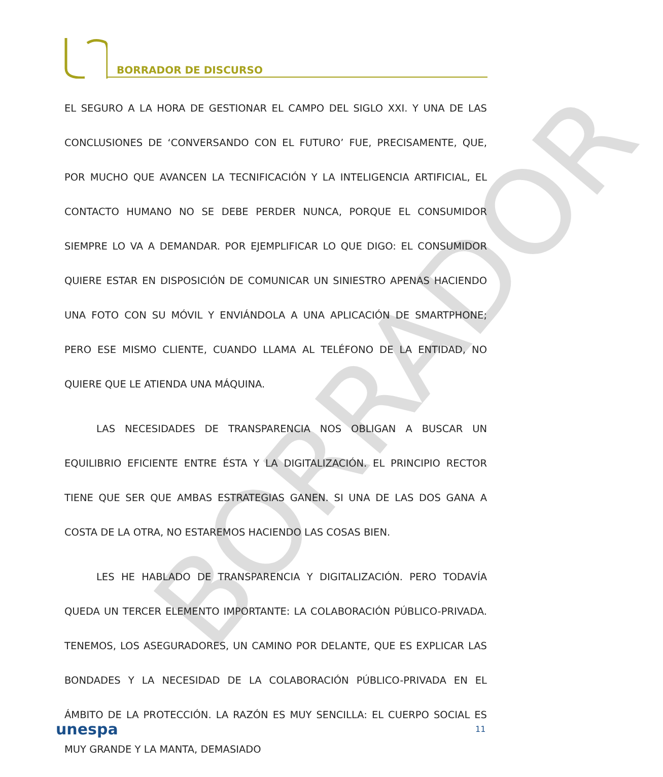BORRADOR DE DISCURSO
BORRADOR
EL SEGURO A LA HORA DE GESTIONAR EL CAMPO DEL SIGLO XXI. Y UNA DE LAS CONCLUSIONES DE ‘CONVERSANDO CON EL FUTURO’ FUE, PRECISAMENTE, QUE, POR MUCHO QUE AVANCEN LA TECNIFICACIÓN Y LA INTELIGENCIA ARTIFICIAL, EL CONTACTO HUMANO NO SE DEBE PERDER NUNCA, PORQUE EL CONSUMIDOR SIEMPRE LO VA A DEMANDAR. POR EJEMPLIFICAR LO QUE DIGO: EL CONSUMIDOR QUIERE ESTAR EN DISPOSICIÓN DE COMUNICAR UN SINIESTRO APENAS HACIENDO UNA FOTO CON SU MÓVIL Y ENVIÁNDOLA A UNA APLICACIÓN DE SMARTPHONE; PERO ESE MISMO CLIENTE, CUANDO LLAMA AL TELÉFONO DE LA ENTIDAD, NO QUIERE QUE LE ATIENDA UNA MÁQUINA.
LAS NECESIDADES DE TRANSPARENCIA NOS OBLIGAN A BUSCAR UN EQUILIBRIO EFICIENTE ENTRE ÉSTA Y LA DIGITALIZACIÓN. EL PRINCIPIO RECTOR TIENE QUE SER QUE AMBAS ESTRATEGIAS GANEN. SI UNA DE LAS DOS GANA A COSTA DE LA OTRA, NO ESTAREMOS HACIENDO LAS COSAS BIEN.
LES HE HABLADO DE TRANSPARENCIA Y DIGITALIZACIÓN. PERO TODAVÍA QUEDA UN TERCER ELEMENTO IMPORTANTE: LA COLABORACIÓN PÚBLICO-PRIVADA. TENEMOS, LOS ASEGURADORES, UN CAMINO POR DELANTE, QUE ES EXPLICAR LAS BONDADES Y LA NECESIDAD DE LA COLABORACIÓN PÚBLICO-PRIVADA EN EL ÁMBITO DE LA PROTECCIÓN. LA RAZÓN ES MUY SENCILLA: EL CUERPO SOCIAL ES MUY GRANDE Y LA MANTA, DEMASIADO
unespa 11